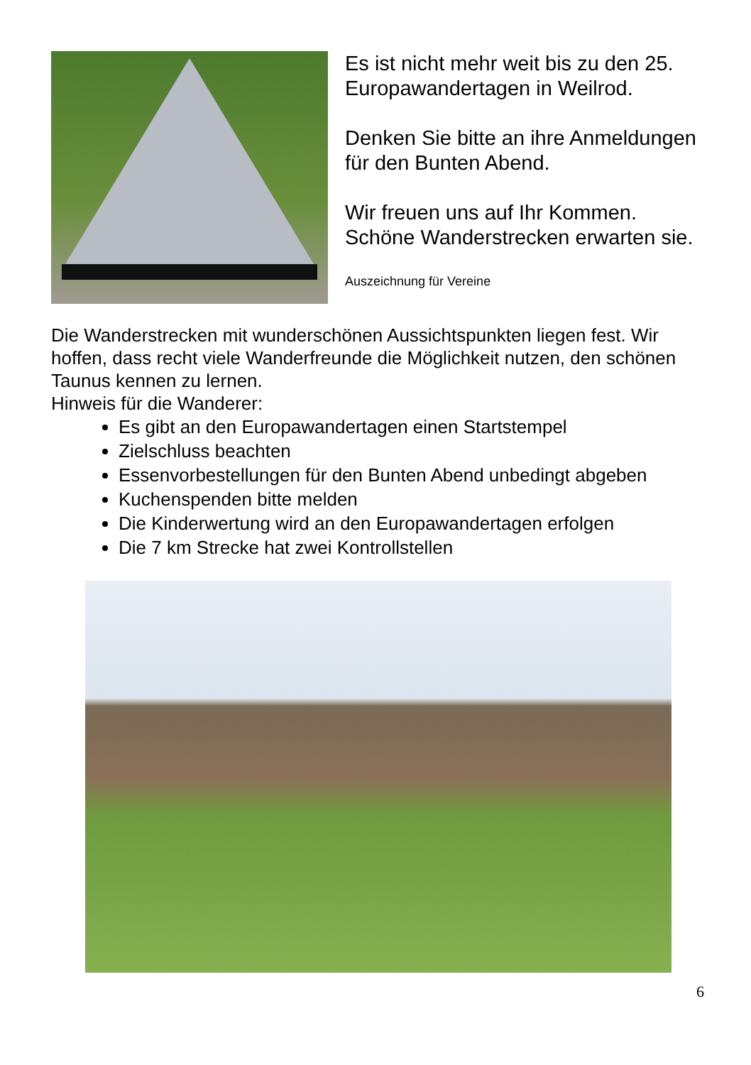Es ist nicht mehr weit bis zu den 25. Europawandertagen in Weilrod.
Denken Sie bitte an ihre Anmeldungen für den Bunten Abend.
Wir freuen uns auf Ihr Kommen. Schöne Wanderstrecken erwarten sie.
Auszeichnung für Vereine
Die Wanderstrecken mit wunderschönen Aussichtspunkten liegen fest. Wir hoffen, dass recht viele Wanderfreunde die Möglichkeit nutzen, den schönen Taunus kennen zu lernen.
Hinweis für die Wanderer:
Es gibt an den Europawandertagen einen Startstempel
Zielschluss beachten
Essenvorbestellungen für den Bunten Abend unbedingt abgeben
Kuchenspenden bitte melden
Die Kinderwertung wird an den Europawandertagen erfolgen
Die 7 km Strecke hat zwei Kontrollstellen
6